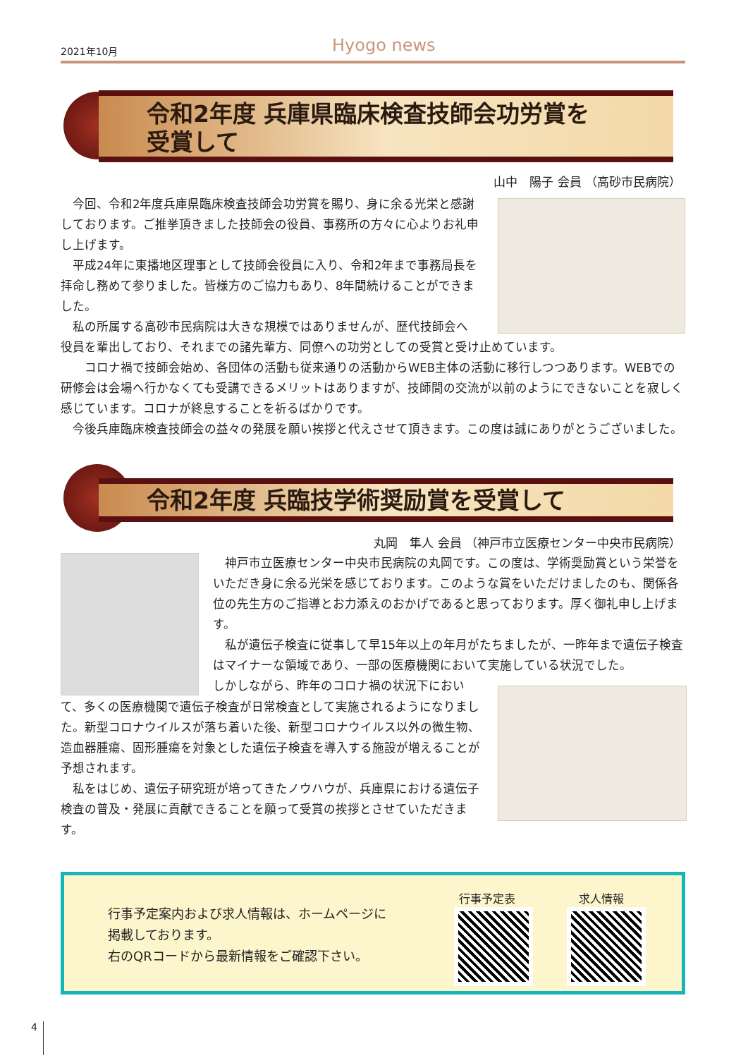2021年10月 Hyogo news
令和2年度 兵庫県臨床検査技師会功労賞を
受賞して
山中　陽子 会員 （高砂市民病院）
　今回、令和2年度兵庫県臨床検査技師会功労賞を賜り、身に余る光栄と感謝しております。ご推挙頂きました技師会の役員、事務所の方々に心よりお礼申し上げます。
　平成24年に東播地区理事として技師会役員に入り、令和2年まで事務局長を拝命し務めて参りました。皆様方のご協力もあり、8年間続けることができました。
　私の所属する高砂市民病院は大きな規模ではありませんが、歴代技師会へ
役員を輩出しており、それまでの諸先輩方、同僚への功労としての受賞と受け止めています。
　　コロナ禍で技師会始め、各団体の活動も従来通りの活動からWEB主体の活動に移行しつつあります。WEBでの研修会は会場へ行かなくても受講できるメリットはありますが、技師間の交流が以前のようにできないことを寂しく感じています。コロナが終息することを祈るばかりです。
　今後兵庫臨床検査技師会の益々の発展を願い挨拶と代えさせて頂きます。この度は誠にありがとうございました。
令和2年度 兵臨技学術奨励賞を受賞して
丸岡　隼人 会員 （神戸市立医療センター中央市民病院）
　神戸市立医療センター中央市民病院の丸岡です。この度は、学術奨励賞という栄誉をいただき身に余る光栄を感じております。このような賞をいただけましたのも、関係各位の先生方のご指導とお力添えのおかげであると思っております。厚く御礼申し上げます。
　私が遺伝子検査に従事して早15年以上の年月がたちましたが、一昨年まで遺伝子検査はマイナーな領域であり、一部の医療機関において実施している状況でした。
しかしながら、昨年のコロナ禍の状況下におい
て、多くの医療機関で遺伝子検査が日常検査として実施されるようになりました。新型コロナウイルスが落ち着いた後、新型コロナウイルス以外の微生物、造血器腫瘍、固形腫瘍を対象とした遺伝子検査を導入する施設が増えることが予想されます。
　私をはじめ、遺伝子研究班が培ってきたノウハウが、兵庫県における遺伝子検査の普及・発展に貢献できることを願って受賞の挨拶とさせていただきます。
行事予定案内および求人情報は、ホームページに
掲載しております。
右のQRコードから最新情報をご確認下さい。
行事予定表 求人情報
4